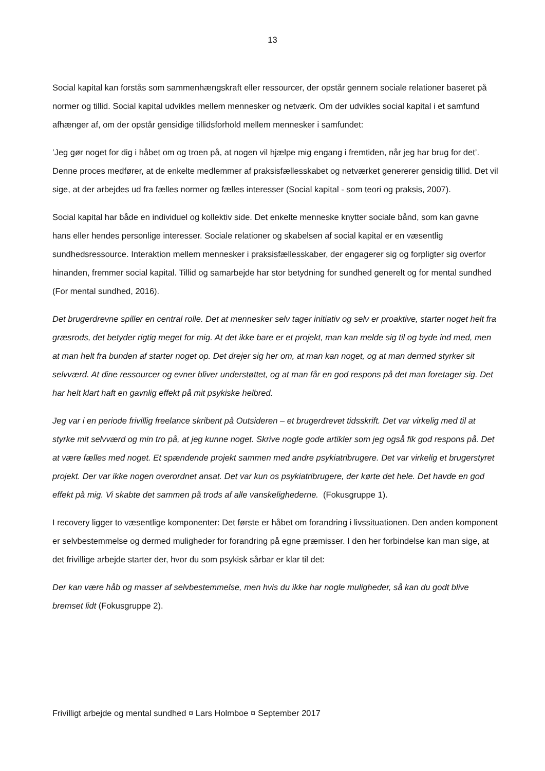13
Social kapital kan forstås som sammenhængskraft eller ressourcer, der opstår gennem sociale relationer baseret på normer og tillid. Social kapital udvikles mellem mennesker og netværk. Om der udvikles social kapital i et samfund afhænger af, om der opstår gensidige tillidsforhold mellem mennesker i samfundet:
’Jeg gør noget for dig i håbet om og troen på, at nogen vil hjælpe mig engang i fremtiden, når jeg har brug for det’. Denne proces medfører, at de enkelte medlemmer af praksisfællesskabet og netværket genererer gensidig tillid. Det vil sige, at der arbejdes ud fra fælles normer og fælles interesser (Social kapital - som teori og praksis, 2007).
Social kapital har både en individuel og kollektiv side. Det enkelte menneske knytter sociale bånd, som kan gavne hans eller hendes personlige interesser. Sociale relationer og skabelsen af social kapital er en væsentlig sundhedsressource. Interaktion mellem mennesker i praksisfællesskaber, der engagerer sig og forpligter sig overfor hinanden, fremmer social kapital. Tillid og samarbejde har stor betydning for sundhed generelt og for mental sundhed (For mental sundhed, 2016).
Det brugerdrevne spiller en central rolle. Det at mennesker selv tager initiativ og selv er proaktive, starter noget helt fra græsrods, det betyder rigtig meget for mig. At det ikke bare er et projekt, man kan melde sig til og byde ind med, men at man helt fra bunden af starter noget op. Det drejer sig her om, at man kan noget, og at man dermed styrker sit selvværd. At dine ressourcer og evner bliver understøttet, og at man får en god respons på det man foretager sig. Det har helt klart haft en gavnlig effekt på mit psykiske helbred.
Jeg var i en periode frivillig freelance skribent på Outsideren – et brugerdrevet tidsskrift. Det var virkelig med til at styrke mit selvværd og min tro på, at jeg kunne noget. Skrive nogle gode artikler som jeg også fik god respons på. Det at være fælles med noget. Et spændende projekt sammen med andre psykiatribrugere. Det var virkelig et brugerstyret projekt. Der var ikke nogen overordnet ansat. Det var kun os psykiatribrugere, der kørte det hele. Det havde en god effekt på mig. Vi skabte det sammen på trods af alle vanskelighederne. (Fokusgruppe 1).
I recovery ligger to væsentlige komponenter: Det første er håbet om forandring i livssituationen. Den anden komponent er selvbestemmelse og dermed muligheder for forandring på egne præmisser. I den her forbindelse kan man sige, at det frivillige arbejde starter der, hvor du som psykisk sårbar er klar til det:
Der kan være håb og masser af selvbestemmelse, men hvis du ikke har nogle muligheder, så kan du godt blive bremset lidt (Fokusgruppe 2).
Frivilligt arbejde og mental sundhed ¤ Lars Holmboe ¤ September 2017